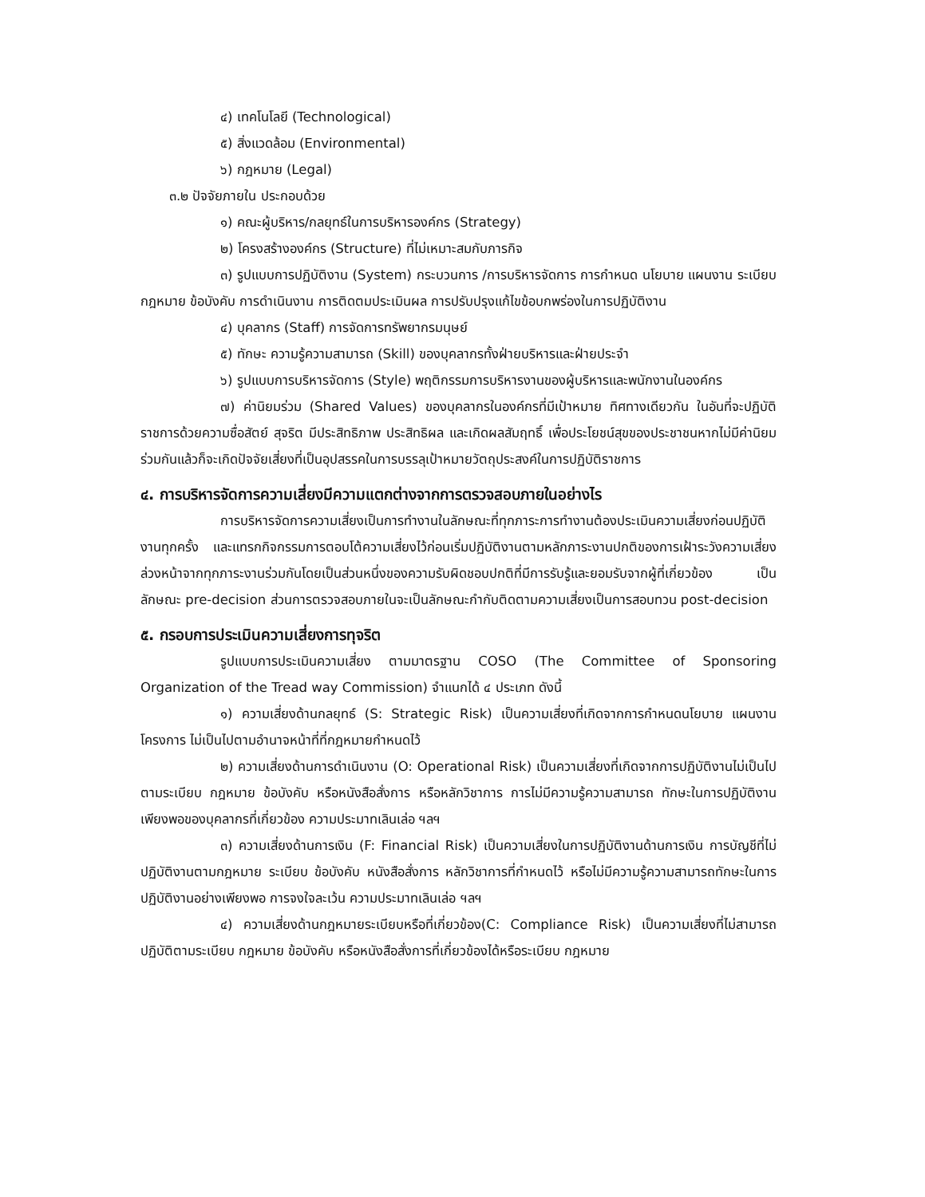๔) เทคโนโลยี (Technological)
๕) สิ่งแวดล้อม (Environmental)
๖) กฎหมาย (Legal)
๓.๒ ปัจจัยภายใน ประกอบด้วย
๑) คณะผู้บริหาร/กลยุทธ์ในการบริหารองค์กร (Strategy)
๒) โครงสร้างองค์กร (Structure) ที่ไม่เหมาะสมกับภารกิจ
๓) รูปแบบการปฏิบัติงาน (System) กระบวนการ /การบริหารจัดการ การกำหนด นโยบาย แผนงาน ระเบียบ กฎหมาย ข้อบังคับ การดำเนินงาน การติดตมประเมินผล การปรับปรุงแก้ไขข้อบกพร่องในการปฏิบัติงาน
๔) บุคลากร (Staff) การจัดการทรัพยากรมนุษย์
๕) ทักษะ ความรู้ความสามารถ (Skill) ของบุคลากรทั้งฝ่ายบริหารและฝ่ายประจำ
๖) รูปแบบการบริหารจัดการ (Style) พฤติกรรมการบริหารงานของผู้บริหารและพนักงานในองค์กร
๗) ค่านิยมร่วม (Shared Values) ของบุคลากรในองค์กรที่มีเป้าหมาย ทิศทางเดียวกัน ในอันที่จะปฏิบัติราชการด้วยความซื่อสัตย์ สุจริต มีประสิทธิภาพ ประสิทธิผล และเกิดผลสัมฤทธิ์ เพื่อประโยชน์สุขของประชาชนหากไม่มีค่านิยมร่วมกันแล้วก็จะเกิดปัจจัยเสี่ยงที่เป็นอุปสรรคในการบรรลุเป้าหมายวัตถุประสงค์ในการปฏิบัติราชการ
๔. การบริหารจัดการความเสี่ยงมีความแตกต่างจากการตรวจสอบภายในอย่างไร
การบริหารจัดการความเสี่ยงเป็นการทำงานในลักษณะที่ทุกภาระการทำงานต้องประเมินความเสี่ยงก่อนปฏิบัติงานทุกครั้ง และแทรกกิจกรรมการตอบโต้ความเสี่ยงไว้ก่อนเริ่มปฏิบัติงานตามหลักภาระงานปกติของการเฝ้าระวังความเสี่ยงล่วงหน้าจากทุกภาระงานร่วมกันโดยเป็นส่วนหนึ่งของความรับผิดชอบปกติที่มีการรับรู้และยอมรับจากผู้ที่เกี่ยวข้อง เป็นลักษณะ pre-decision ส่วนการตรวจสอบภายในจะเป็นลักษณะกำกับติดตามความเสี่ยงเป็นการสอบทวน post-decision
๕. กรอบการประเมินความเสี่ยงการทุจริต
รูปแบบการประเมินความเสี่ยง ตามมาตรฐาน COSO (The Committee of Sponsoring Organization of the Tread way Commission) จำแนกได้ ๔ ประเภท ดังนี้
๑) ความเสี่ยงด้านกลยุทธ์ (S: Strategic Risk) เป็นความเสี่ยงที่เกิดจากการกำหนดนโยบาย แผนงาน โครงการ ไม่เป็นไปตามอำนาจหน้าที่ที่กฎหมายกำหนดไว้
๒) ความเสี่ยงด้านการดำเนินงาน (O: Operational Risk) เป็นความเสี่ยงที่เกิดจากการปฏิบัติงานไม่เป็นไปตามระเบียบ กฎหมาย ข้อบังคับ หรือหนังสือสั่งการ หรือหลักวิชาการ การไม่มีความรู้ความสามารถ ทักษะในการปฏิบัติงานเพียงพอของบุคลากรที่เกี่ยวข้อง ความประมาทเลินเล่อ ฯลฯ
๓) ความเสี่ยงด้านการเงิน (F: Financial Risk) เป็นความเสี่ยงในการปฏิบัติงานด้านการเงิน การบัญชีที่ไม่ปฏิบัติงานตามกฎหมาย ระเบียบ ข้อบังคับ หนังสือสั่งการ หลักวิชาการที่กำหนดไว้ หรือไม่มีความรู้ความสามารถทักษะในการปฏิบัติงานอย่างเพียงพอ การจงใจละเว้น ความประมาทเลินเล่อ ฯลฯ
๔) ความเสี่ยงด้านกฎหมายระเบียบหรือที่เกี่ยวข้อง(C: Compliance Risk) เป็นความเสี่ยงที่ไม่สามารถปฏิบัติตามระเบียบ กฎหมาย ข้อบังคับ หรือหนังสือสั่งการที่เกี่ยวข้องได้หรือระเบียบ กฎหมาย